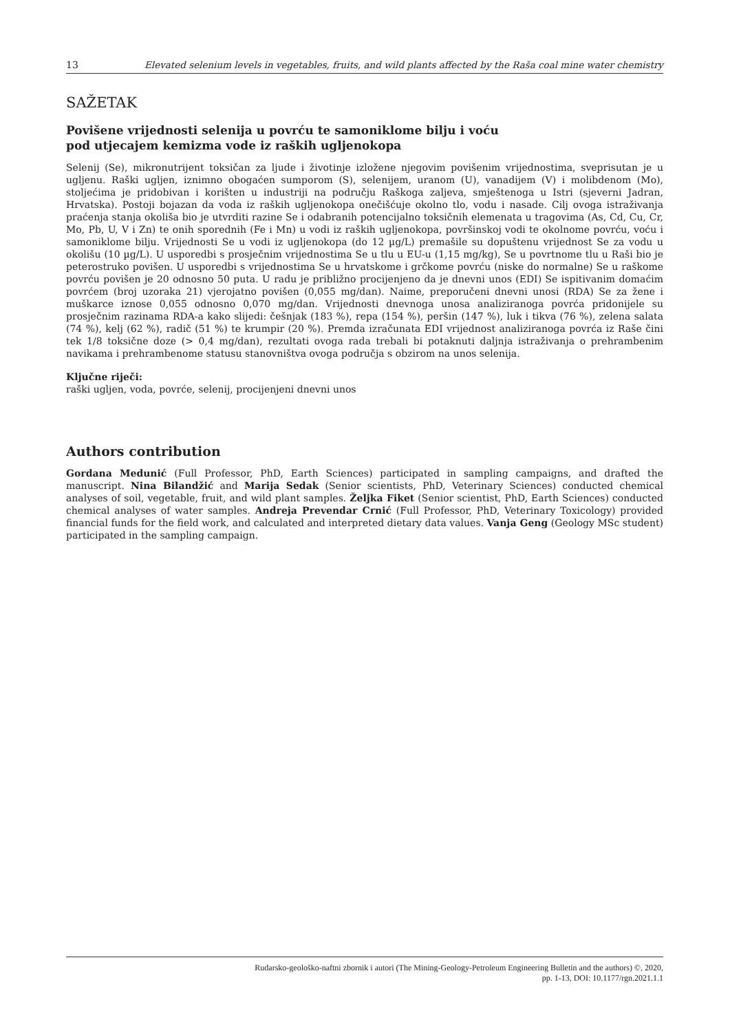13 Elevated selenium levels in vegetables, fruits, and wild plants affected by the Raša coal mine water chemistry
SAŽETAK
Povišene vrijednosti selenija u povrću te samoniklome bilju i voću
pod utjecajem kemizma vode iz raških ugljenokopa
Selenij (Se), mikronutrijent toksičan za ljude i životinje izložene njegovim povišenim vrijednostima, sveprisutan je u ugljenu. Raški ugljen, iznimno obogaćen sumporom (S), selenijem, uranom (U), vanadijem (V) i molibdenom (Mo), stoljećima je pridobivan i korišten u industriji na području Raškoga zaljeva, smještenoga u Istri (sjeverni Jadran, Hrvatska). Postoji bojazan da voda iz raških ugljenokopa onečišćuje okolno tlo, vodu i nasade. Cilj ovoga istraživanja praćenja stanja okoliša bio je utvrditi razine Se i odabranih potencijalno toksičnih elemenata u tragovima (As, Cd, Cu, Cr, Mo, Pb, U, V i Zn) te onih sporednih (Fe i Mn) u vodi iz raških ugljenokopa, površinskoj vodi te okolnome povrću, voću i samoniklome bilju. Vrijednosti Se u vodi iz ugljenokopa (do 12 µg/L) premašile su dopuštenu vrijednost Se za vodu u okolišu (10 µg/L). U usporedbi s prosječnim vrijednostima Se u tlu u EU-u (1,15 mg/kg), Se u povrtnome tlu u Raši bio je peterostruko povišen. U usporedbi s vrijednostima Se u hrvatskome i grčkome povrću (niske do normalne) Se u raškome povrću povišen je 20 odnosno 50 puta. U radu je približno procijenjeno da je dnevni unos (EDI) Se ispitivanim domaćim povrćem (broj uzoraka 21) vjerojatno povišen (0,055 mg/dan). Naime, preporučeni dnevni unosi (RDA) Se za žene i muškarce iznose 0,055 odnosno 0,070 mg/dan. Vrijednosti dnevnoga unosa analiziranoga povrća pridonijele su prosječnim razinama RDA-a kako slijedi: češnjak (183 %), repa (154 %), peršin (147 %), luk i tikva (76 %), zelena salata (74 %), kelj (62 %), radič (51 %) te krumpir (20 %). Premda izračunata EDI vrijednost analiziranoga povrća iz Raše čini tek 1/8 toksične doze (> 0,4 mg/dan), rezultati ovoga rada trebali bi potaknuti daljnja istraživanja o prehrambenim navikama i prehrambenome statusu stanovništva ovoga područja s obzirom na unos selenija.
Ključne riječi:
raški ugljen, voda, povrće, selenij, procijenjeni dnevni unos
Authors contribution
Gordana Medunić (Full Professor, PhD, Earth Sciences) participated in sampling campaigns, and drafted the manuscript. Nina Bilandžić and Marija Sedak (Senior scientists, PhD, Veterinary Sciences) conducted chemical analyses of soil, vegetable, fruit, and wild plant samples. Željka Fiket (Senior scientist, PhD, Earth Sciences) conducted chemical analyses of water samples. Andreja Prevendar Crnić (Full Professor, PhD, Veterinary Toxicology) provided financial funds for the field work, and calculated and interpreted dietary data values. Vanja Geng (Geology MSc student) participated in the sampling campaign.
Rudarsko-geološko-naftni zbornik i autori (The Mining-Geology-Petroleum Engineering Bulletin and the authors) ©, 2020,
pp. 1-13, DOI: 10.1177/rgn.2021.1.1